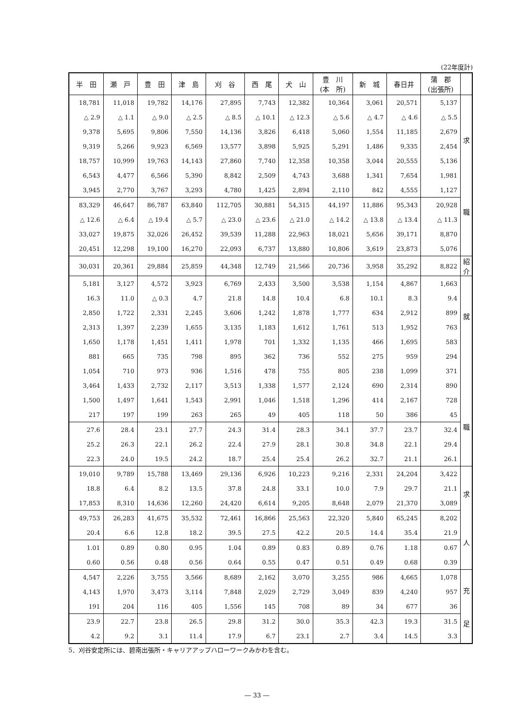(22年度計)
| 半 田 | 瀬 戸 | 豊 田 | 津 島 | 刈 谷 | 西 尾 | 犬 山 | 豊 川 (本 所) | 新 城 | 春日井 | 蒲 郡 (出張所) | |
| --- | --- | --- | --- | --- | --- | --- | --- | --- | --- | --- | --- |
| 18,781 | 11,018 | 19,782 | 14,176 | 27,895 | 7,743 | 12,382 | 10,364 | 3,061 | 20,571 | 5,137 | 求 職 |
| △ 2.9 | △ 1.1 | △ 9.0 | △ 2.5 | △ 8.5 | △ 10.1 | △ 12.3 | △ 5.6 | △ 4.7 | △ 4.6 | △ 5.5 | |
| 9,378 | 5,695 | 9,806 | 7,550 | 14,136 | 3,826 | 6,418 | 5,060 | 1,554 | 11,185 | 2,679 | |
| 9,319 | 5,266 | 9,923 | 6,569 | 13,577 | 3,898 | 5,925 | 5,291 | 1,486 | 9,335 | 2,454 | |
| 18,757 | 10,999 | 19,763 | 14,143 | 27,860 | 7,740 | 12,358 | 10,358 | 3,044 | 20,555 | 5,136 | |
| 6,543 | 4,477 | 6,566 | 5,390 | 8,842 | 2,509 | 4,743 | 3,688 | 1,341 | 7,654 | 1,981 | |
| 3,945 | 2,770 | 3,767 | 3,293 | 4,780 | 1,425 | 2,894 | 2,110 | 842 | 4,555 | 1,127 | |
| 83,329 | 46,647 | 86,787 | 63,840 | 112,705 | 30,881 | 54,315 | 44,197 | 11,886 | 95,343 | 20,928 | |
| △ 12.6 | △ 6.4 | △ 19.4 | △ 5.7 | △ 23.0 | △ 23.6 | △ 21.0 | △ 14.2 | △ 13.8 | △ 13.4 | △ 11.3 | |
| 33,027 | 19,875 | 32,026 | 26,452 | 39,539 | 11,288 | 22,963 | 18,021 | 5,656 | 39,171 | 8,870 | |
| 20,451 | 12,298 | 19,100 | 16,270 | 22,093 | 6,737 | 13,880 | 10,806 | 3,619 | 23,873 | 5,076 | |
| 30,031 | 20,361 | 29,884 | 25,859 | 44,348 | 12,749 | 21,566 | 20,736 | 3,958 | 35,292 | 8,822 | 紹 介 |
| 5,181 | 3,127 | 4,572 | 3,923 | 6,769 | 2,433 | 3,500 | 3,538 | 1,154 | 4,867 | 1,663 | 就 職 |
| 16.3 | 11.0 | △ 0.3 | 4.7 | 21.8 | 14.8 | 10.4 | 6.8 | 10.1 | 8.3 | 9.4 | |
| 2,850 | 1,722 | 2,331 | 2,245 | 3,606 | 1,242 | 1,878 | 1,777 | 634 | 2,912 | 899 | |
| 2,313 | 1,397 | 2,239 | 1,655 | 3,135 | 1,183 | 1,612 | 1,761 | 513 | 1,952 | 763 | |
| 1,650 | 1,178 | 1,451 | 1,411 | 1,978 | 701 | 1,332 | 1,135 | 466 | 1,695 | 583 | |
| 881 | 665 | 735 | 798 | 895 | 362 | 736 | 552 | 275 | 959 | 294 | |
| 1,054 | 710 | 973 | 936 | 1,516 | 478 | 755 | 805 | 238 | 1,099 | 371 | |
| 3,464 | 1,433 | 2,732 | 2,117 | 3,513 | 1,338 | 1,577 | 2,124 | 690 | 2,314 | 890 | |
| 1,500 | 1,497 | 1,641 | 1,543 | 2,991 | 1,046 | 1,518 | 1,296 | 414 | 2,167 | 728 | |
| 217 | 197 | 199 | 263 | 265 | 49 | 405 | 118 | 50 | 386 | 45 | |
| 27.6 | 28.4 | 23.1 | 27.7 | 24.3 | 31.4 | 28.3 | 34.1 | 37.7 | 23.7 | 32.4 | |
| 25.2 | 26.3 | 22.1 | 26.2 | 22.4 | 27.9 | 28.1 | 30.8 | 34.8 | 22.1 | 29.4 | |
| 22.3 | 24.0 | 19.5 | 24.2 | 18.7 | 25.4 | 25.4 | 26.2 | 32.7 | 21.1 | 26.1 | |
| 19,010 | 9,789 | 15,788 | 13,469 | 29,136 | 6,926 | 10,223 | 9,216 | 2,331 | 24,204 | 3,422 | 求 人 |
| 18.8 | 6.4 | 8.2 | 13.5 | 37.8 | 24.8 | 33.1 | 10.0 | 7.9 | 29.7 | 21.1 | |
| 17,853 | 8,310 | 14,636 | 12,260 | 24,420 | 6,614 | 9,205 | 8,648 | 2,079 | 21,370 | 3,089 | |
| 49,753 | 26,283 | 41,675 | 35,532 | 72,461 | 16,866 | 25,563 | 22,320 | 5,840 | 65,245 | 8,202 | |
| 20.4 | 6.6 | 12.8 | 18.2 | 39.5 | 27.5 | 42.2 | 20.5 | 14.4 | 35.4 | 21.9 | |
| 1.01 | 0.89 | 0.80 | 0.95 | 1.04 | 0.89 | 0.83 | 0.89 | 0.76 | 1.18 | 0.67 | |
| 0.60 | 0.56 | 0.48 | 0.56 | 0.64 | 0.55 | 0.47 | 0.51 | 0.49 | 0.68 | 0.39 | |
| 4,547 | 2,226 | 3,755 | 3,566 | 8,689 | 2,162 | 3,070 | 3,255 | 986 | 4,665 | 1,078 | 充 足 |
| 4,143 | 1,970 | 3,473 | 3,114 | 7,848 | 2,029 | 2,729 | 3,049 | 839 | 4,240 | 957 | |
| 191 | 204 | 116 | 405 | 1,556 | 145 | 708 | 89 | 34 | 677 | 36 | |
| 23.9 | 22.7 | 23.8 | 26.5 | 29.8 | 31.2 | 30.0 | 35.3 | 42.3 | 19.3 | 31.5 | |
| 4.2 | 9.2 | 3.1 | 11.4 | 17.9 | 6.7 | 23.1 | 2.7 | 3.4 | 14.5 | 3.3 | |
5．刈谷安定所には、碧南出張所・キャリアアップハローワークみかわを含む。
― 33 ―